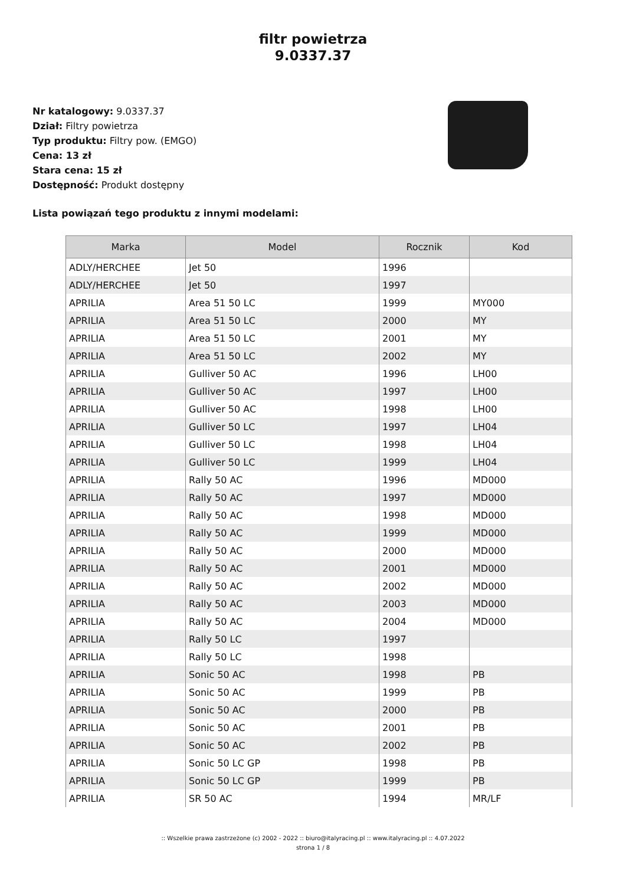filtr powietrza
9.0337.37
Nr katalogowy: 9.0337.37
Dział: Filtry powietrza
Typ produktu: Filtry pow. (EMGO)
Cena: 13 zł
Stara cena: 15 zł
Dostępność: Produkt dostępny
Lista powiązań tego produktu z innymi modelami:
| Marka | Model | Rocznik | Kod |
| --- | --- | --- | --- |
| ADLY/HERCHEE | Jet 50 | 1996 | |
| ADLY/HERCHEE | Jet 50 | 1997 | |
| APRILIA | Area 51 50 LC | 1999 | MY000 |
| APRILIA | Area 51 50 LC | 2000 | MY |
| APRILIA | Area 51 50 LC | 2001 | MY |
| APRILIA | Area 51 50 LC | 2002 | MY |
| APRILIA | Gulliver 50 AC | 1996 | LH00 |
| APRILIA | Gulliver 50 AC | 1997 | LH00 |
| APRILIA | Gulliver 50 AC | 1998 | LH00 |
| APRILIA | Gulliver 50 LC | 1997 | LH04 |
| APRILIA | Gulliver 50 LC | 1998 | LH04 |
| APRILIA | Gulliver 50 LC | 1999 | LH04 |
| APRILIA | Rally 50 AC | 1996 | MD000 |
| APRILIA | Rally 50 AC | 1997 | MD000 |
| APRILIA | Rally 50 AC | 1998 | MD000 |
| APRILIA | Rally 50 AC | 1999 | MD000 |
| APRILIA | Rally 50 AC | 2000 | MD000 |
| APRILIA | Rally 50 AC | 2001 | MD000 |
| APRILIA | Rally 50 AC | 2002 | MD000 |
| APRILIA | Rally 50 AC | 2003 | MD000 |
| APRILIA | Rally 50 AC | 2004 | MD000 |
| APRILIA | Rally 50 LC | 1997 | |
| APRILIA | Rally 50 LC | 1998 | |
| APRILIA | Sonic 50 AC | 1998 | PB |
| APRILIA | Sonic 50 AC | 1999 | PB |
| APRILIA | Sonic 50 AC | 2000 | PB |
| APRILIA | Sonic 50 AC | 2001 | PB |
| APRILIA | Sonic 50 AC | 2002 | PB |
| APRILIA | Sonic 50 LC GP | 1998 | PB |
| APRILIA | Sonic 50 LC GP | 1999 | PB |
| APRILIA | SR 50 AC | 1994 | MR/LF |
:: Wszelkie prawa zastrzeżone (c) 2002 - 2022 :: biuro@italyracing.pl :: www.italyracing.pl :: 4.07.2022
strona 1 / 8